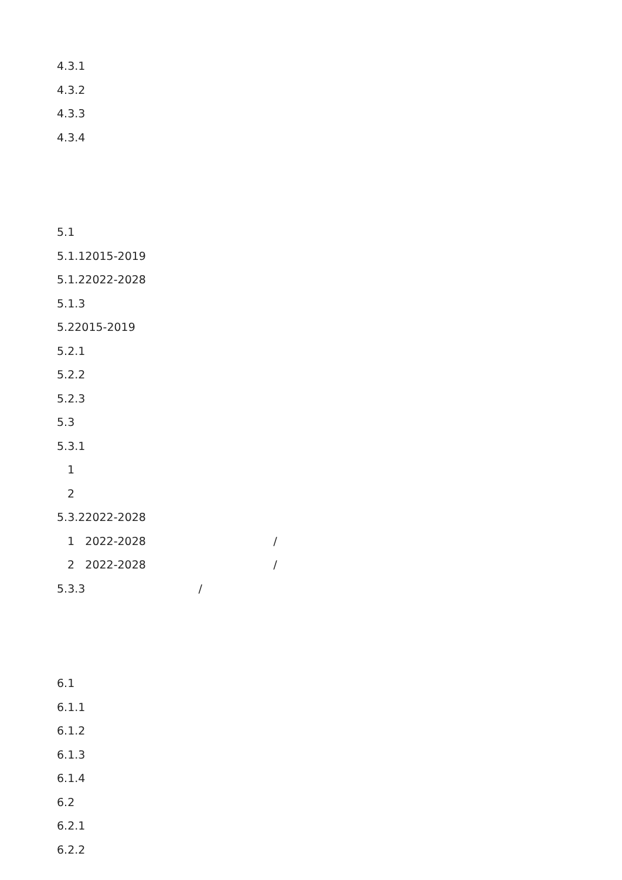4.3.1
4.3.2
4.3.3
4.3.4
5.1
5.1.12015-2019
5.1.22022-2028
5.1.3
5.22015-2019
5.2.1
5.2.2
5.2.3
5.3
5.3.1
1
2
5.3.22022-2028
1 2022-2028 /
2 2022-2028 /
5.3.3 /
6.1
6.1.1
6.1.2
6.1.3
6.1.4
6.2
6.2.1
6.2.2